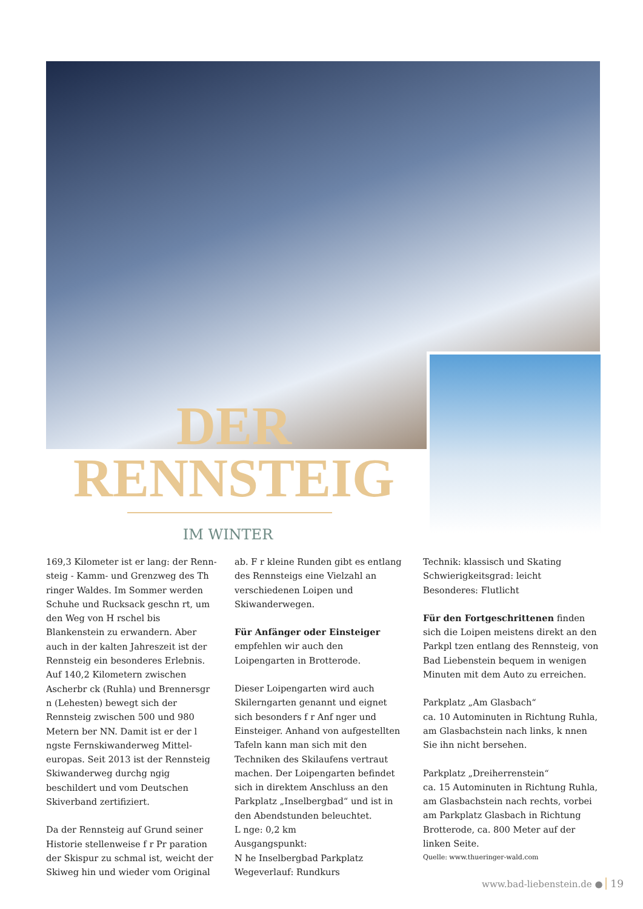DER
RENNSTEIG
IM WINTER
169,3 Kilometer ist er lang: der Renn­steig - Kamm- und Grenzweg des Th ringer Waldes. Im Sommer werden Schuhe und Rucksack geschn rt, um den Weg von H rschel bis Blankenstein zu erwandern. Aber auch in der kalten Jahreszeit ist der Rennsteig ein besonde­res Erlebnis.
Auf 140,2 Kilometern zwischen Ascher­br ck (Ruhla) und Brennersgr n (Lehes­ten) bewegt sich der Rennsteig zwischen 500 und 980 Metern ber NN. Damit ist er der l ngste Fernskiwanderweg Mittel­europas. Seit 2013 ist der Rennsteig Ski­wanderweg durchg ngig beschildert und vom Deutschen Skiverband zertifiziert.
Da der Rennsteig auf Grund seiner Historie stellenweise f r Pr paration der Skispur zu schmal ist, weicht der Skiweg hin und wieder vom Original
ab. F r kleine Runden gibt es entlang des Rennsteigs eine Vielzahl an verschiede­nen Loipen und Skiwanderwegen.
Für Anfänger oder Einsteiger empfehlen wir auch den Loipengarten in Brotterode.
Dieser Loipengarten wird auch Skilerngarten genannt und eignet sich besonders f r Anf nger und Einsteiger. Anhand von aufgestellten Tafeln kann man sich mit den Techniken des Skilau­fens vertraut machen. Der Loipengarten befindet sich in direktem Anschluss an den Parkplatz „Inselbergbad“ und ist in den Abendstunden beleuchtet.
L nge: 0,2 km
Ausgangspunkt:
N he Inselbergbad Parkplatz
Wegeverlauf: Rundkurs
Technik: klassisch und Skating
Schwierigkeitsgrad: leicht
Besonderes: Flutlicht
Für den Fortgeschrittenen finden sich die Loipen meistens direkt an den Park­pl tzen entlang des Rennsteig, von Bad Liebenstein bequem in wenigen Minuten mit dem Auto zu erreichen.
Parkplatz „Am Glasbach“
ca. 10 Autominuten in Richtung Ruhla, am Glasbachstein nach links, k nnen Sie ihn nicht bersehen.
Parkplatz „Dreiherrenstein“
ca. 15 Autominuten in Richtung Ruhla, am Glasbachstein nach rechts, vorbei am Parkplatz Glasbach in Richtung Brottero­de, ca. 800 Meter auf der linken Seite.
Quelle: www.thueringer-wald.com
www.bad-liebenstein.de ● 19